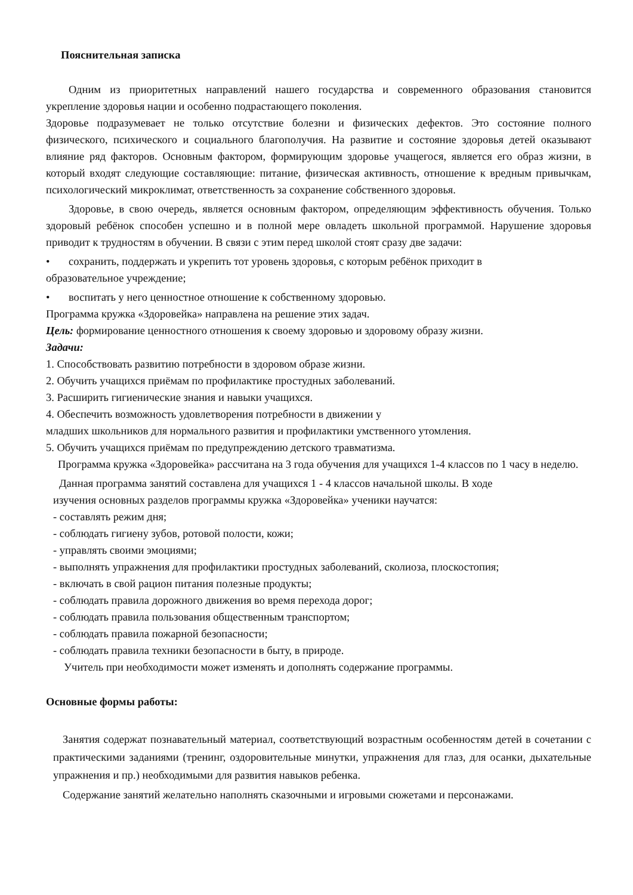Пояснительная записка
Одним из приоритетных направлений нашего государства и современного образования становится укрепление здоровья нации и особенно подрастающего поколения.
Здоровье подразумевает не только отсутствие болезни и физических дефектов. Это состояние полного физического, психического и социального благополучия. На развитие и состояние здоровья детей оказывают влияние ряд факторов. Основным фактором, формирующим здоровье учащегося, является его образ жизни, в который входят следующие составляющие: питание, физическая активность, отношение к вредным привычкам, психологический микроклимат, ответственность за сохранение собственного здоровья.
Здоровье, в свою очередь, является основным фактором, определяющим эффективность обучения. Только здоровый ребёнок способен успешно и в полной мере овладеть школьной программой. Нарушение здоровья приводит к трудностям в обучении. В связи с этим перед школой стоят сразу две задачи:
• сохранить, поддержать и укрепить тот уровень здоровья, с которым ребёнок приходит в
образовательное учреждение;
• воспитать у него ценностное отношение к собственному здоровью.
Программа кружка «Здоровейка» направлена на решение этих задач.
Цель: формирование ценностного отношения к своему здоровью и здоровому образу жизни.
Задачи:
1. Способствовать развитию потребности в здоровом образе жизни.
2. Обучить учащихся приёмам по профилактике простудных заболеваний.
3. Расширить гигиенические знания и навыки учащихся.
4. Обеспечить возможность удовлетворения потребности в движении у
младших школьников для нормального развития и профилактики умственного утомления.
5. Обучить учащихся приёмам по предупреждению детского травматизма.
Программа кружка «Здоровейка» рассчитана на 3 года обучения для учащихся 1-4 классов по 1 часу в неделю.
Данная программа занятий составлена для учащихся 1 - 4 классов начальной школы. В ходе
изучения основных разделов программы кружка «Здоровейка» ученики научатся:
- составлять режим дня;
- соблюдать гигиену зубов, ротовой полости, кожи;
- управлять своими эмоциями;
- выполнять упражнения для профилактики простудных заболеваний, сколиоза, плоскостопия;
- включать в свой рацион питания полезные продукты;
- соблюдать правила дорожного движения во время перехода дорог;
- соблюдать правила пользования общественным транспортом;
- соблюдать правила пожарной безопасности;
- соблюдать правила техники безопасности в быту, в природе.
Учитель при необходимости может изменять и дополнять содержание программы.
Основные формы работы:
Занятия содержат познавательный материал, соответствующий возрастным особенностям детей в сочетании с практическими заданиями (тренинг, оздоровительные минутки, упражнения для глаз, для осанки, дыхательные упражнения и пр.) необходимыми для развития навыков ребенка.
Содержание занятий желательно наполнять сказочными и игровыми сюжетами и персонажами.